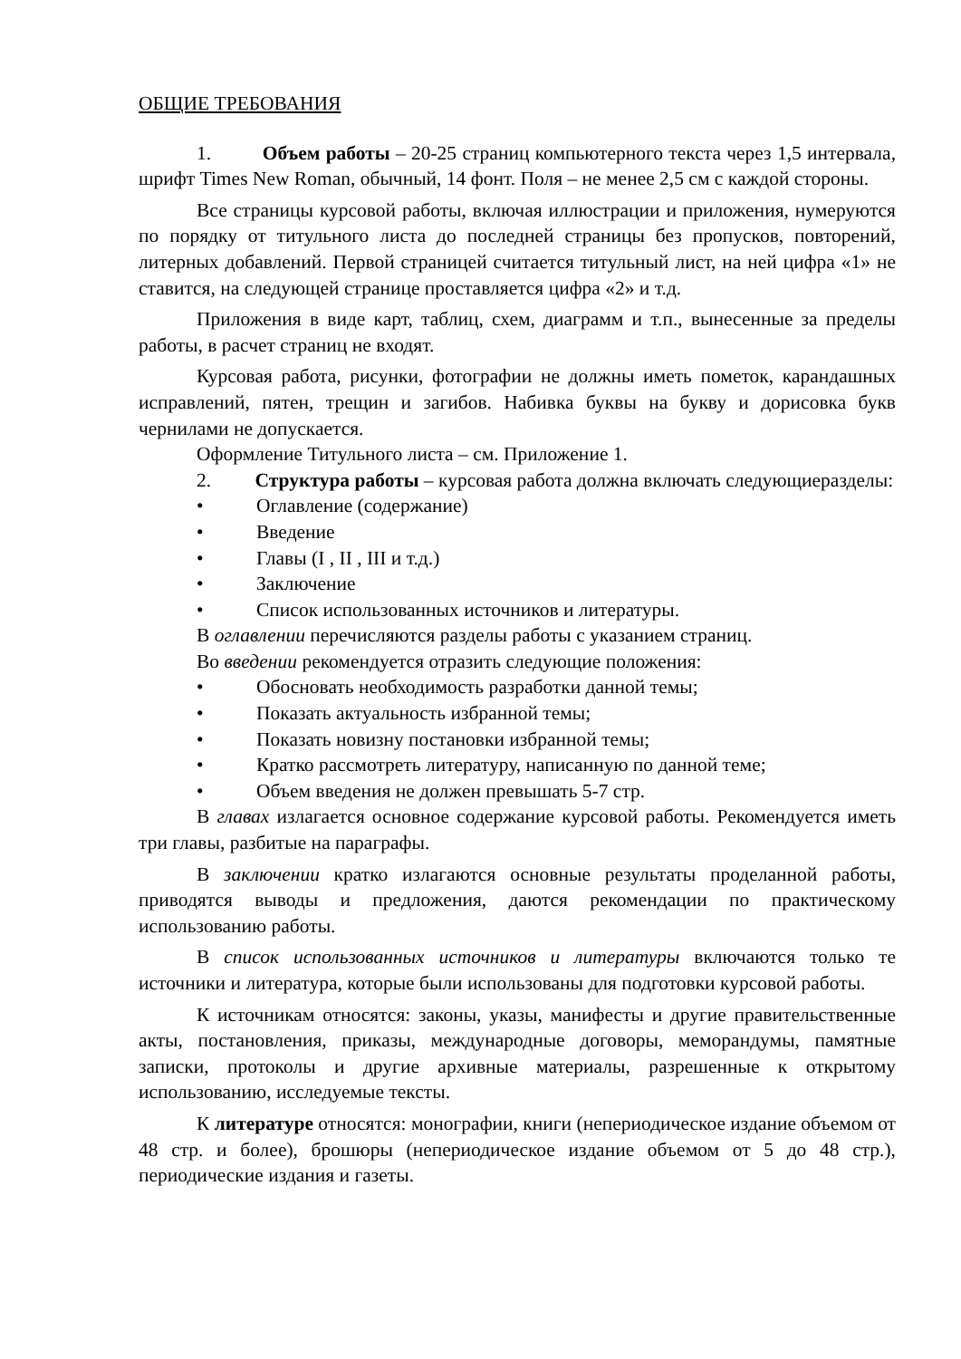ОБЩИЕ ТРЕБОВАНИЯ
1. Объем работы – 20-25 страниц компьютерного текста через 1,5 интервала, шрифт Times New Roman, обычный, 14 фонт. Поля – не менее 2,5 см с каждой стороны.
Все страницы курсовой работы, включая иллюстрации и приложения, нумеруются по порядку от титульного листа до последней страницы без пропусков, повторений, литерных добавлений. Первой страницей считается титульный лист, на ней цифра «1» не ставится, на следующей странице проставляется цифра «2» и т.д.
Приложения в виде карт, таблиц, схем, диаграмм и т.п., вынесенные за пределы работы, в расчет страниц не входят.
Курсовая работа, рисунки, фотографии не должны иметь пометок, карандашных исправлений, пятен, трещин и загибов. Набивка буквы на букву и дорисовка букв чернилами не допускается.
Оформление Титульного листа – см. Приложение 1.
2. Структура работы – курсовая работа должна включать следующиеразделы:
• Оглавление (содержание)
• Введение
• Главы (I , II , III и т.д.)
• Заключение
• Список использованных источников и литературы.
В оглавлении перечисляются разделы работы с указанием страниц.
Во введении рекомендуется отразить следующие положения:
• Обосновать необходимость разработки данной темы;
• Показать актуальность избранной темы;
• Показать новизну постановки избранной темы;
• Кратко рассмотреть литературу, написанную по данной теме;
• Объем введения не должен превышать 5-7 стр.
В главах излагается основное содержание курсовой работы. Рекомендуется иметь три главы, разбитые на параграфы.
В заключении кратко излагаются основные результаты проделанной работы, приводятся выводы и предложения, даются рекомендации по практическому использованию работы.
В список использованных источников и литературы включаются только те источники и литература, которые были использованы для подготовки курсовой работы.
К источникам относятся: законы, указы, манифесты и другие правительственные акты, постановления, приказы, международные договоры, меморандумы, памятные записки, протоколы и другие архивные материалы, разрешенные к открытому использованию, исследуемые тексты.
К литературе относятся: монографии, книги (непериодическое издание объемом от 48 стр. и более), брошюры (непериодическое издание объемом от 5 до 48 стр.), периодические издания и газеты.